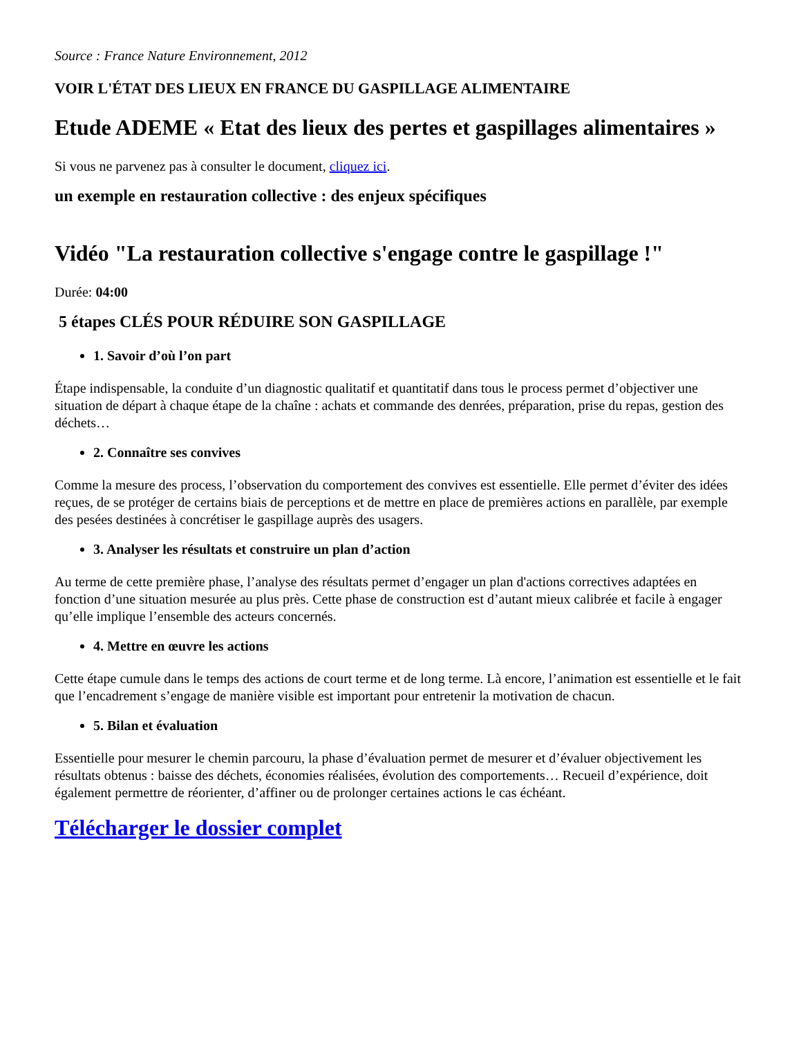Source : France Nature Environnement, 2012
VOIR L'ÉTAT DES LIEUX EN FRANCE DU GASPILLAGE ALIMENTAIRE
Etude ADEME « Etat des lieux des pertes et gaspillages alimentaires »
Si vous ne parvenez pas à consulter le document, cliquez ici.
un exemple en restauration collective : des enjeux spécifiques
Vidéo "La restauration collective s'engage contre le gaspillage !"
Durée: 04:00
5 étapes CLÉS POUR RÉDUIRE SON GASPILLAGE
1. Savoir d’où l’on part
Étape indispensable, la conduite d’un diagnostic qualitatif et quantitatif dans tous le process permet d’objectiver une situation de départ à chaque étape de la chaîne : achats et commande des denrées, préparation, prise du repas, gestion des déchets…
2. Connaître ses convives
Comme la mesure des process, l’observation du comportement des convives est essentielle. Elle permet d’éviter des idées reçues, de se protéger de certains biais de perceptions et de mettre en place de premières actions en parallèle, par exemple des pesées destinées à concrétiser le gaspillage auprès des usagers.
3. Analyser les résultats et construire un plan d’action
Au terme de cette première phase, l’analyse des résultats permet d’engager un plan d'actions correctives adaptées en fonction d’une situation mesurée au plus près. Cette phase de construction est d’autant mieux calibrée et facile à engager qu’elle implique l’ensemble des acteurs concernés.
4. Mettre en œuvre les actions
Cette étape cumule dans le temps des actions de court terme et de long terme. Là encore, l’animation est essentielle et le fait que l’encadrement s’engage de manière visible est important pour entretenir la motivation de chacun.
5. Bilan et évaluation
Essentielle pour mesurer le chemin parcouru, la phase d’évaluation permet de mesurer et d’évaluer objectivement les résultats obtenus : baisse des déchets, économies réalisées, évolution des comportements… Recueil d’expérience, doit également permettre de réorienter, d’affiner ou de prolonger certaines actions le cas échéant.
Télécharger le dossier complet